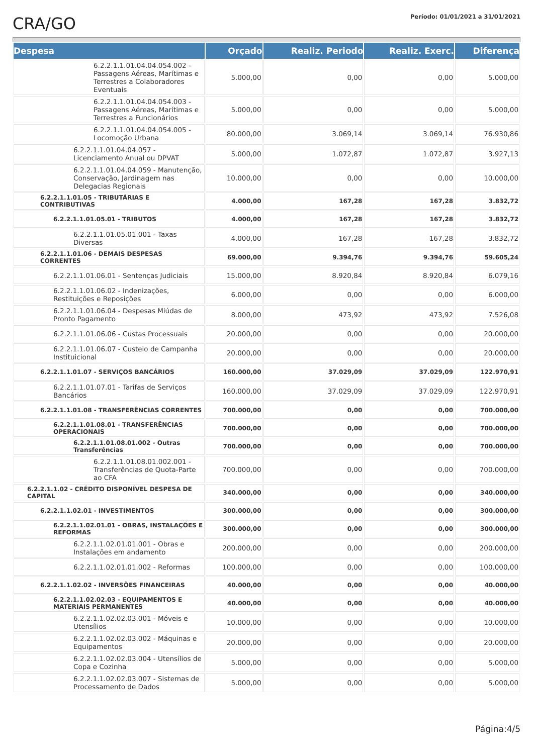CRA/GO
Período: 01/01/2021 a 31/01/2021
| Despesa | Orçado | Realiz. Periodo | Realiz. Exerc. | Diferença |
| --- | --- | --- | --- | --- |
| 6.2.2.1.1.01.04.04.054.002 - Passagens Aéreas, Marítimas e Terrestres a Colaboradores Eventuais | 5.000,00 | 0,00 | 0,00 | 5.000,00 |
| 6.2.2.1.1.01.04.04.054.003 - Passagens Aéreas, Marítimas e Terrestres a Funcionários | 5.000,00 | 0,00 | 0,00 | 5.000,00 |
| 6.2.2.1.1.01.04.04.054.005 - Locomoção Urbana | 80.000,00 | 3.069,14 | 3.069,14 | 76.930,86 |
| 6.2.2.1.1.01.04.04.057 - Licenciamento Anual ou DPVAT | 5.000,00 | 1.072,87 | 1.072,87 | 3.927,13 |
| 6.2.2.1.1.01.04.04.059 - Manutenção, Conservação, Jardinagem nas Delegacias Regionais | 10.000,00 | 0,00 | 0,00 | 10.000,00 |
| 6.2.2.1.1.01.05 - TRIBUTÁRIAS E CONTRIBUTIVAS | 4.000,00 | 167,28 | 167,28 | 3.832,72 |
| 6.2.2.1.1.01.05.01 - TRIBUTOS | 4.000,00 | 167,28 | 167,28 | 3.832,72 |
| 6.2.2.1.1.01.05.01.001 - Taxas Diversas | 4.000,00 | 167,28 | 167,28 | 3.832,72 |
| 6.2.2.1.1.01.06 - DEMAIS DESPESAS CORRENTES | 69.000,00 | 9.394,76 | 9.394,76 | 59.605,24 |
| 6.2.2.1.1.01.06.01 - Sentenças Judiciais | 15.000,00 | 8.920,84 | 8.920,84 | 6.079,16 |
| 6.2.2.1.1.01.06.02 - Indenizações, Restituições e Reposições | 6.000,00 | 0,00 | 0,00 | 6.000,00 |
| 6.2.2.1.1.01.06.04 - Despesas Miúdas de Pronto Pagamento | 8.000,00 | 473,92 | 473,92 | 7.526,08 |
| 6.2.2.1.1.01.06.06 - Custas Processuais | 20.000,00 | 0,00 | 0,00 | 20.000,00 |
| 6.2.2.1.1.01.06.07 - Custeio de Campanha Instituicional | 20.000,00 | 0,00 | 0,00 | 20.000,00 |
| 6.2.2.1.1.01.07 - SERVIÇOS BANCÁRIOS | 160.000,00 | 37.029,09 | 37.029,09 | 122.970,91 |
| 6.2.2.1.1.01.07.01 - Tarifas de Serviços Bancários | 160.000,00 | 37.029,09 | 37.029,09 | 122.970,91 |
| 6.2.2.1.1.01.08 - TRANSFERÊNCIAS CORRENTES | 700.000,00 | 0,00 | 0,00 | 700.000,00 |
| 6.2.2.1.1.01.08.01 - TRANSFERÊNCIAS OPERACIONAIS | 700.000,00 | 0,00 | 0,00 | 700.000,00 |
| 6.2.2.1.1.01.08.01.002 - Outras Transferências | 700.000,00 | 0,00 | 0,00 | 700.000,00 |
| 6.2.2.1.1.01.08.01.002.001 - Transferências de Quota-Parte ao CFA | 700.000,00 | 0,00 | 0,00 | 700.000,00 |
| 6.2.2.1.1.02 - CRÉDITO DISPONÍVEL DESPESA DE CAPITAL | 340.000,00 | 0,00 | 0,00 | 340.000,00 |
| 6.2.2.1.1.02.01 - INVESTIMENTOS | 300.000,00 | 0,00 | 0,00 | 300.000,00 |
| 6.2.2.1.1.02.01.01 - OBRAS, INSTALAÇÕES E REFORMAS | 300.000,00 | 0,00 | 0,00 | 300.000,00 |
| 6.2.2.1.1.02.01.01.001 - Obras e Instalações em andamento | 200.000,00 | 0,00 | 0,00 | 200.000,00 |
| 6.2.2.1.1.02.01.01.002 - Reformas | 100.000,00 | 0,00 | 0,00 | 100.000,00 |
| 6.2.2.1.1.02.02 - INVERSÕES FINANCEIRAS | 40.000,00 | 0,00 | 0,00 | 40.000,00 |
| 6.2.2.1.1.02.02.03 - EQUIPAMENTOS E MATERIAIS PERMANENTES | 40.000,00 | 0,00 | 0,00 | 40.000,00 |
| 6.2.2.1.1.02.02.03.001 - Móveis e Utensílios | 10.000,00 | 0,00 | 0,00 | 10.000,00 |
| 6.2.2.1.1.02.02.03.002 - Máquinas e Equipamentos | 20.000,00 | 0,00 | 0,00 | 20.000,00 |
| 6.2.2.1.1.02.02.03.004 - Utensílios de Copa e Cozinha | 5.000,00 | 0,00 | 0,00 | 5.000,00 |
| 6.2.2.1.1.02.02.03.007 - Sistemas de Processamento de Dados | 5.000,00 | 0,00 | 0,00 | 5.000,00 |
Página:4/5